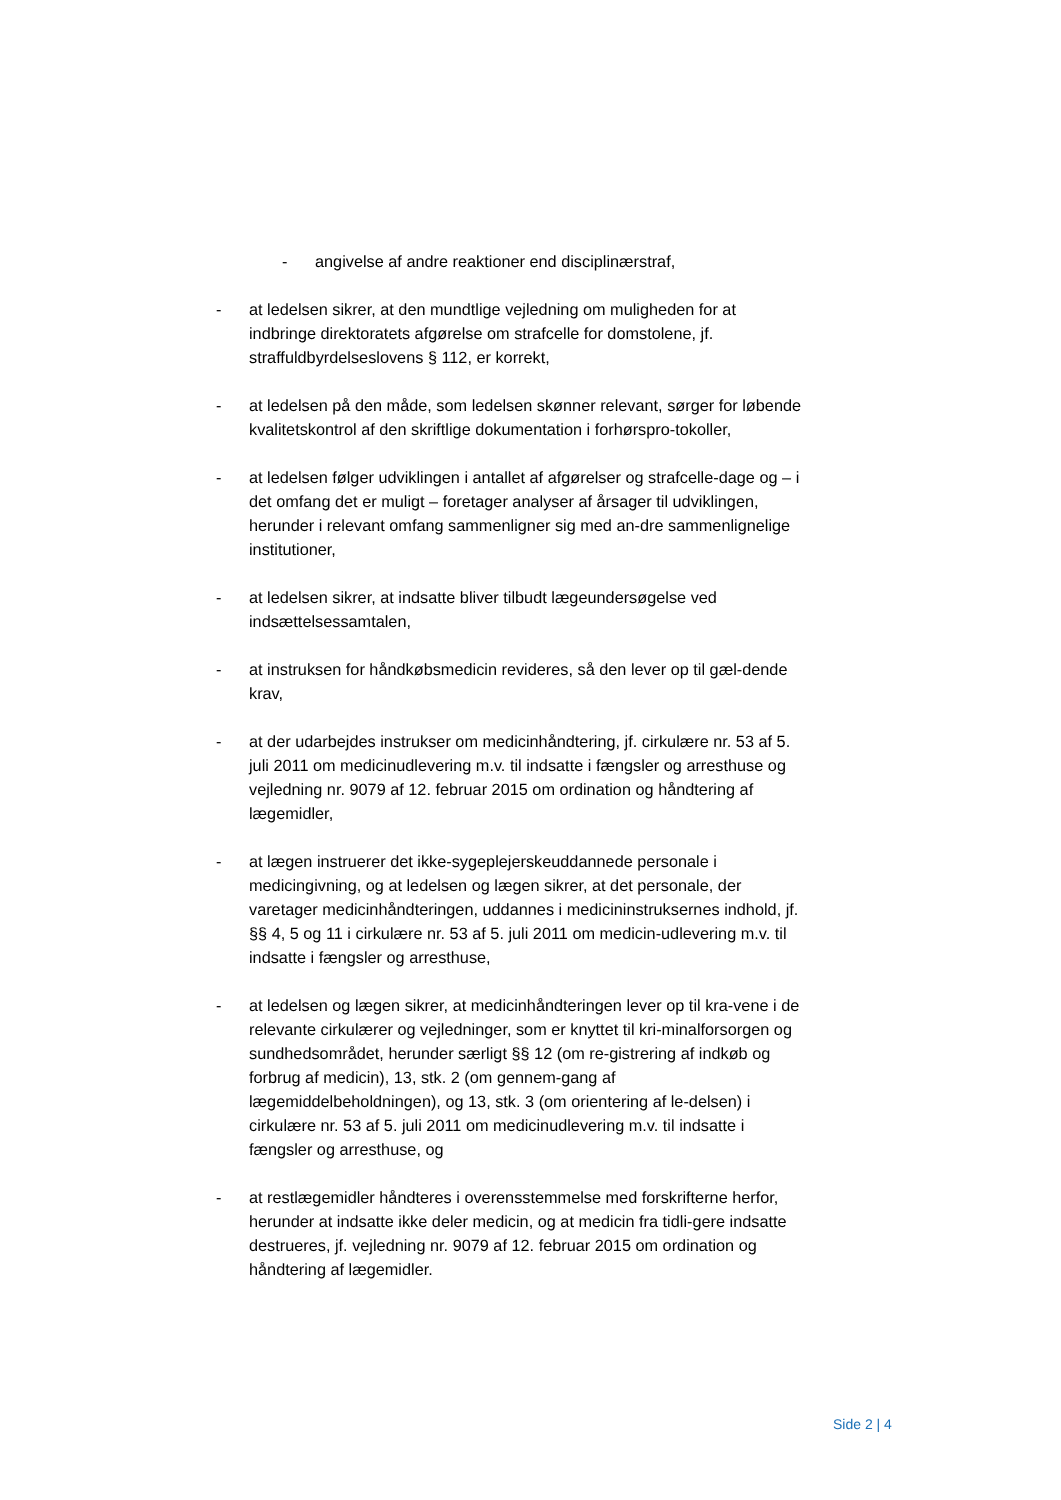- angivelse af andre reaktioner end disciplinærstraf,
- at ledelsen sikrer, at den mundtlige vejledning om muligheden for at indbringe direktoratets afgørelse om strafcelle for domstolene, jf. straffuldbyrdelseslovens § 112, er korrekt,
- at ledelsen på den måde, som ledelsen skønner relevant, sørger for løbende kvalitetskontrol af den skriftlige dokumentation i forhørspro-tokoller,
- at ledelsen følger udviklingen i antallet af afgørelser og strafcelle-dage og – i det omfang det er muligt – foretager analyser af årsager til udviklingen, herunder i relevant omfang sammenligner sig med an-dre sammenlignelige institutioner,
- at ledelsen sikrer, at indsatte bliver tilbudt lægeundersøgelse ved indsættelsessamtalen,
- at instruksen for håndkøbsmedicin revideres, så den lever op til gæl-dende krav,
- at der udarbejdes instrukser om medicinhåndtering, jf. cirkulære nr. 53 af 5. juli 2011 om medicinudlevering m.v. til indsatte i fængsler og arresthuse og vejledning nr. 9079 af 12. februar 2015 om ordination og håndtering af lægemidler,
- at lægen instruerer det ikke-sygeplejerskeuddannede personale i medicingivning, og at ledelsen og lægen sikrer, at det personale, der varetager medicinhåndteringen, uddannes i medicininstruksernes indhold, jf. §§ 4, 5 og 11 i cirkulære nr. 53 af 5. juli 2011 om medicin-udlevering m.v. til indsatte i fængsler og arresthuse,
- at ledelsen og lægen sikrer, at medicinhåndteringen lever op til kra-vene i de relevante cirkulærer og vejledninger, som er knyttet til kri-minalforsorgen og sundhedsområdet, herunder særligt §§ 12 (om re-gistrering af indkøb og forbrug af medicin), 13, stk. 2 (om gennem-gang af lægemiddelbeholdningen), og 13, stk. 3 (om orientering af le-delsen) i cirkulære nr. 53 af 5. juli 2011 om medicinudlevering m.v. til indsatte i fængsler og arresthuse, og
- at restlægemidler håndteres i overensstemmelse med forskrifterne herfor, herunder at indsatte ikke deler medicin, og at medicin fra tidli-gere indsatte destrueres, jf. vejledning nr. 9079 af 12. februar 2015 om ordination og håndtering af lægemidler.
Side 2 | 4